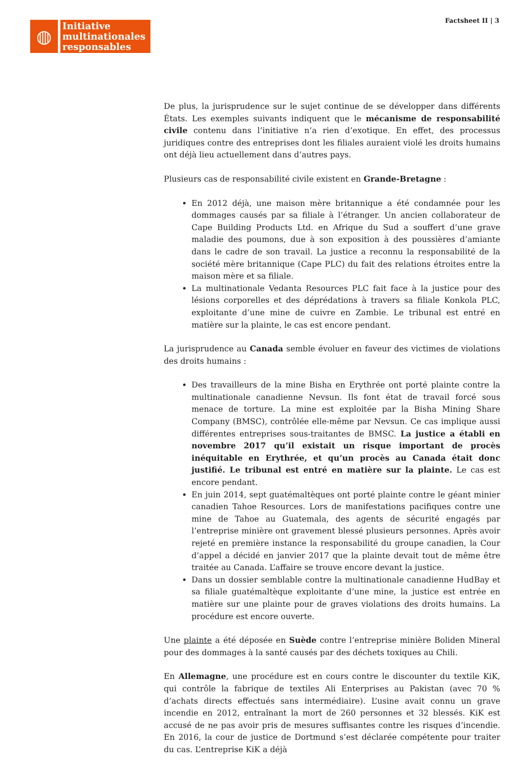Factsheet II | 3
◍
Initiative
multinationales
responsables
De plus, la jurisprudence sur le sujet continue de se développer dans différents États. Les exemples suivants indiquent que le mécanisme de responsabilité civile contenu dans l’initiative n’a rien d’exotique. En effet, des processus juridiques contre des entreprises dont les filiales auraient violé les droits humains ont déjà lieu actuellement dans d’autres pays.
Plusieurs cas de responsabilité civile existent en Grande-Bretagne :
En 2012 déjà, une maison mère britannique a été condamnée pour les dommages causés par sa filiale à l’étranger. Un ancien collaborateur de Cape Building Products Ltd. en Afrique du Sud a souffert d’une grave maladie des poumons, due à son exposition à des poussières d’amiante dans le cadre de son travail. La justice a reconnu la responsabilité de la société mère britannique (Cape PLC) du fait des relations étroites entre la maison mère et sa filiale.
La multinationale Vedanta Resources PLC fait face à la justice pour des lésions corporelles et des déprédations à travers sa filiale Konkola PLC, exploitante d’une mine de cuivre en Zambie. Le tribunal est entré en matière sur la plainte, le cas est encore pendant.
La jurisprudence au Canada semble évoluer en faveur des victimes de violations des droits humains :
Des travailleurs de la mine Bisha en Erythrée ont porté plainte contre la multinationale canadienne Nevsun. Ils font état de travail forcé sous menace de torture. La mine est exploitée par la Bisha Mining Share Company (BMSC), contrôlée elle-même par Nevsun. Ce cas implique aussi différentes entreprises sous-traitantes de BMSC. La justice a établi en novembre 2017 qu’il existait un risque important de procès inéquitable en Erythrée, et qu’un procès au Canada était donc justifié. Le tribunal est entré en matière sur la plainte. Le cas est encore pendant.
En juin 2014, sept guatémaltèques ont porté plainte contre le géant minier canadien Tahoe Resources. Lors de manifestations pacifiques contre une mine de Tahoe au Guatemala, des agents de sécurité engagés par l’entreprise minière ont gravement blessé plusieurs personnes. Après avoir rejeté en première instance la responsabilité du groupe canadien, la Cour d’appel a décidé en janvier 2017 que la plainte devait tout de même être traitée au Canada. L’affaire se trouve encore devant la justice.
Dans un dossier semblable contre la multinationale canadienne HudBay et sa filiale guatémaltèque exploitante d’une mine, la justice est entrée en matière sur une plainte pour de graves violations des droits humains. La procédure est encore ouverte.
Une plainte a été déposée en Suède contre l’entreprise minière Boliden Mineral pour des dommages à la santé causés par des déchets toxiques au Chili.
En Allemagne, une procédure est en cours contre le discounter du textile KiK, qui contrôle la fabrique de textiles Ali Enterprises au Pakistan (avec 70 % d’achats directs effectués sans intermédiaire). L’usine avait connu un grave incendie en 2012, entraînant la mort de 260 personnes et 32 blessés. KiK est accusé de ne pas avoir pris de mesures suffisantes contre les risques d’incendie. En 2016, la cour de justice de Dortmund s’est déclarée compétente pour traiter du cas. L’entreprise KiK a déjà